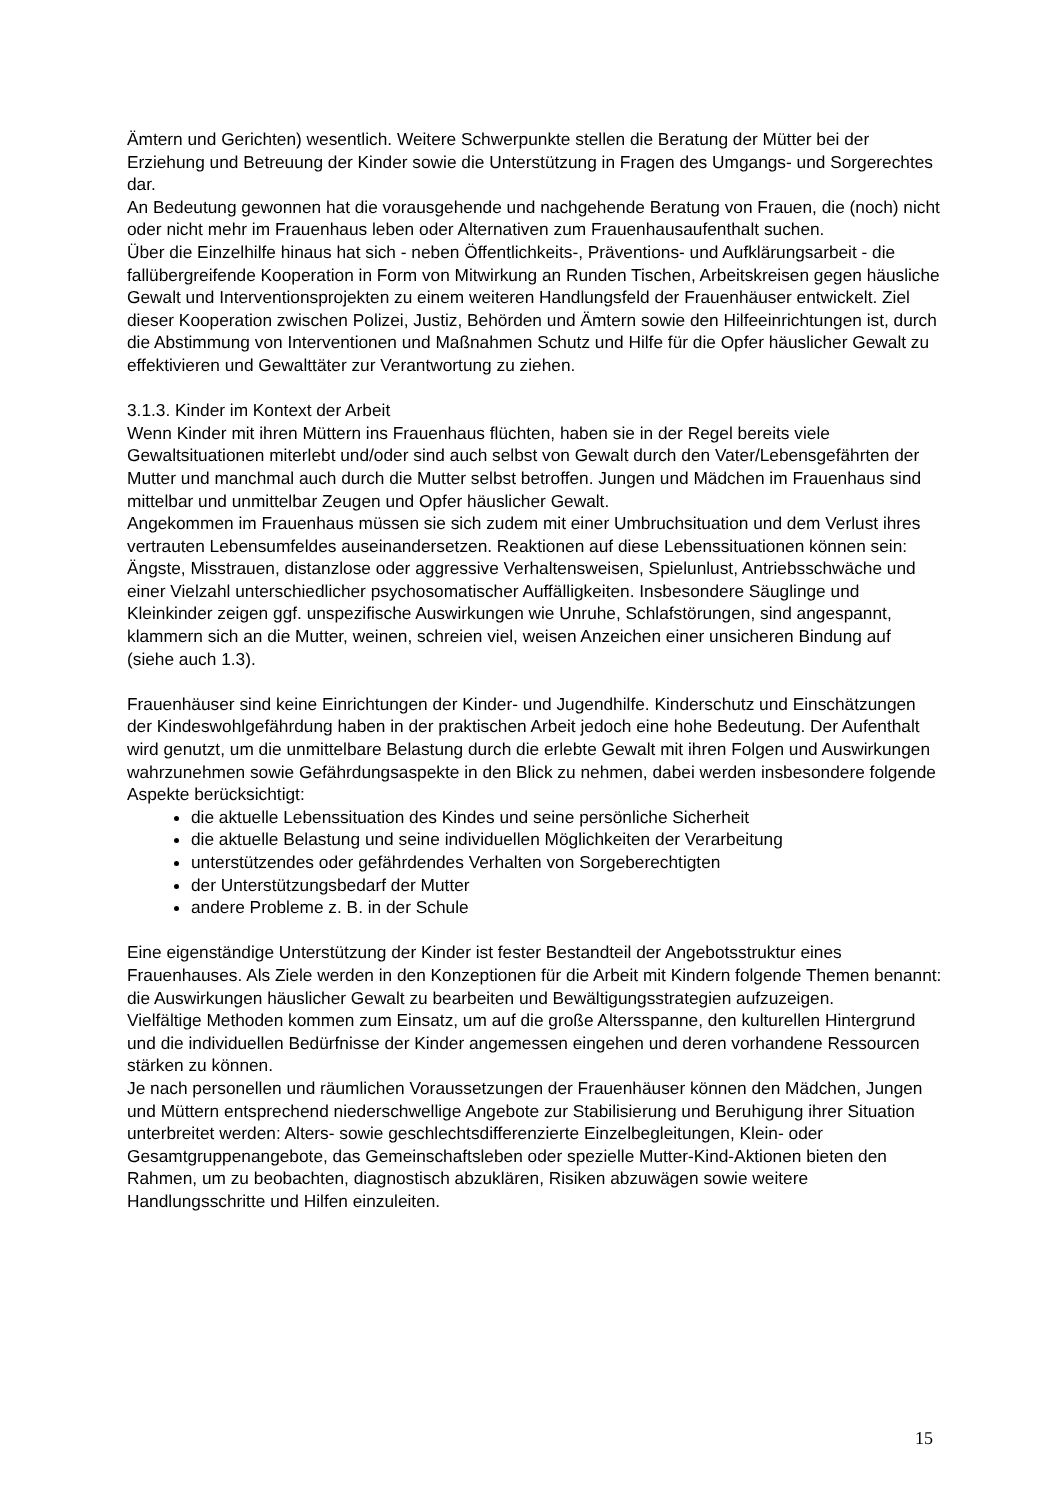Ämtern und Gerichten) wesentlich. Weitere Schwerpunkte stellen die Beratung der Mütter bei der Erziehung und Betreuung der Kinder sowie die Unterstützung in Fragen des Umgangs- und Sorgerechtes dar.
An Bedeutung gewonnen hat die vorausgehende und nachgehende Beratung von Frauen, die (noch) nicht oder nicht mehr im Frauenhaus leben oder Alternativen zum Frauenhausaufenthalt suchen.
Über die Einzelhilfe hinaus hat sich - neben Öffentlichkeits-, Präventions- und Aufklärungsarbeit - die fallübergreifende Kooperation in Form von Mitwirkung an Runden Tischen, Arbeitskreisen gegen häusliche Gewalt und Interventionsprojekten zu einem weiteren Handlungsfeld der Frauenhäuser entwickelt. Ziel dieser Kooperation zwischen Polizei, Justiz, Behörden und Ämtern sowie den Hilfeeinrichtungen ist, durch die Abstimmung von Interventionen und Maßnahmen Schutz und Hilfe für die Opfer häuslicher Gewalt zu effektivieren und Gewalttäter zur Verantwortung zu ziehen.
3.1.3. Kinder im Kontext der Arbeit
Wenn Kinder mit ihren Müttern ins Frauenhaus flüchten, haben sie in der Regel bereits viele Gewaltsituationen miterlebt und/oder sind auch selbst von Gewalt durch den Vater/Lebensgefährten der Mutter und manchmal auch durch die Mutter selbst betroffen. Jungen und Mädchen im Frauenhaus sind mittelbar und unmittelbar Zeugen und Opfer häuslicher Gewalt.
Angekommen im Frauenhaus müssen sie sich zudem mit einer Umbruchsituation und dem Verlust ihres vertrauten Lebensumfeldes auseinandersetzen. Reaktionen auf diese Lebenssituationen können sein: Ängste, Misstrauen, distanzlose oder aggressive Verhaltensweisen, Spielunlust, Antriebsschwäche und einer Vielzahl unterschiedlicher psychosomatischer Auffälligkeiten. Insbesondere Säuglinge und Kleinkinder zeigen ggf. unspezifische Auswirkungen wie Unruhe, Schlafstörungen, sind angespannt, klammern sich an die Mutter, weinen, schreien viel, weisen Anzeichen einer unsicheren Bindung auf (siehe auch 1.3).
Frauenhäuser sind keine Einrichtungen der Kinder- und Jugendhilfe. Kinderschutz und Einschätzungen der Kindeswohlgefährdung haben in der praktischen Arbeit jedoch eine hohe Bedeutung. Der Aufenthalt wird genutzt, um die unmittelbare Belastung durch die erlebte Gewalt mit ihren Folgen und Auswirkungen wahrzunehmen sowie Gefährdungsaspekte in den Blick zu nehmen, dabei werden insbesondere folgende Aspekte berücksichtigt:
die aktuelle Lebenssituation des Kindes und seine persönliche Sicherheit
die aktuelle Belastung und seine individuellen Möglichkeiten der Verarbeitung
unterstützendes oder gefährdendes Verhalten von Sorgeberechtigten
der Unterstützungsbedarf der Mutter
andere Probleme z. B. in der Schule
Eine eigenständige Unterstützung der Kinder ist fester Bestandteil der Angebotsstruktur eines Frauenhauses. Als Ziele werden in den Konzeptionen für die Arbeit mit Kindern folgende Themen benannt: die Auswirkungen häuslicher Gewalt zu bearbeiten und Bewältigungsstrategien aufzuzeigen.
Vielfältige Methoden kommen zum Einsatz, um auf die große Altersspanne, den kulturellen Hintergrund und die individuellen Bedürfnisse der Kinder angemessen eingehen und deren vorhandene Ressourcen stärken zu können.
Je nach personellen und räumlichen Voraussetzungen der Frauenhäuser können den Mädchen, Jungen und Müttern entsprechend niederschwellige Angebote zur Stabilisierung und Beruhigung ihrer Situation unterbreitet werden: Alters- sowie geschlechtsdifferenzierte Einzelbegleitungen, Klein- oder Gesamtgruppenangebote, das Gemeinschaftsleben oder spezielle Mutter-Kind-Aktionen bieten den Rahmen, um zu beobachten, diagnostisch abzuklären, Risiken abzuwägen sowie weitere Handlungsschritte und Hilfen einzuleiten.
15